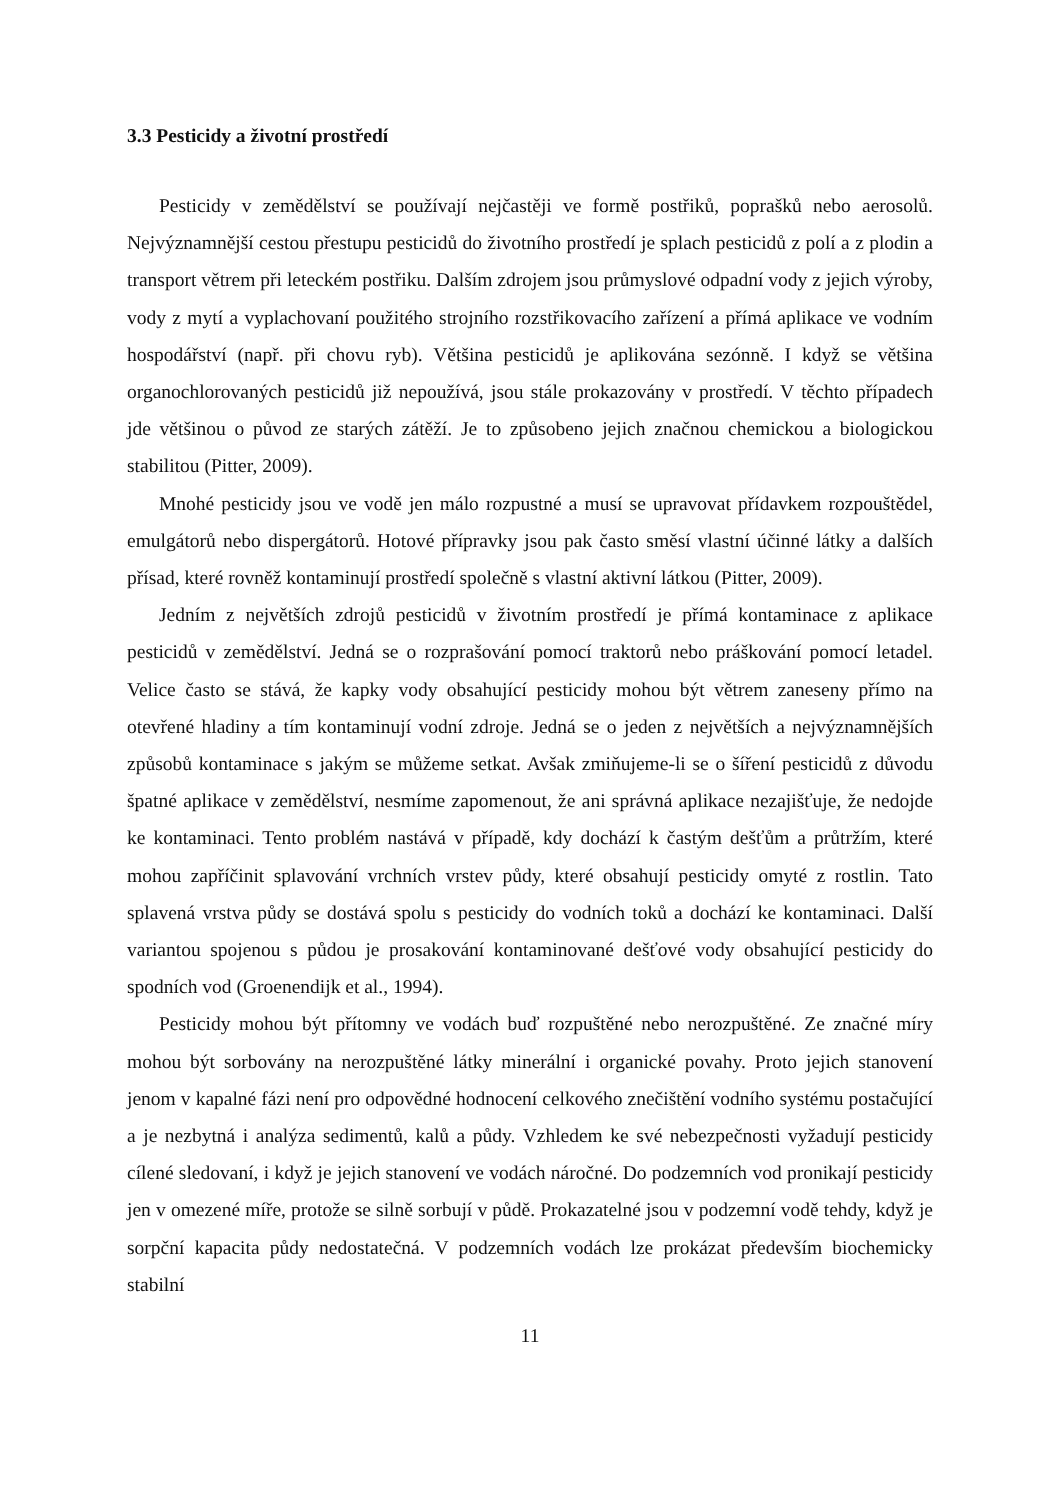3.3 Pesticidy a životní prostředí
Pesticidy v zemědělství se používají nejčastěji ve formě postřiků, poprašků nebo aerosolů. Nejvýznamnější cestou přestupu pesticidů do životního prostředí je splach pesticidů z polí a z plodin a transport větrem při leteckém postřiku. Dalším zdrojem jsou průmyslové odpadní vody z jejich výroby, vody z mytí a vyplachovaní použitého strojního rozstřikovacího zařízení a přímá aplikace ve vodním hospodářství (např. při chovu ryb). Většina pesticidů je aplikována sezónně. I když se většina organochlorovaných pesticidů již nepoužívá, jsou stále prokazovány v prostředí. V těchto případech jde většinou o původ ze starých zátěží. Je to způsobeno jejich značnou chemickou a biologickou stabilitou (Pitter, 2009).
Mnohé pesticidy jsou ve vodě jen málo rozpustné a musí se upravovat přídavkem rozpouštědel, emulgátorů nebo dispergátorů. Hotové přípravky jsou pak často směsí vlastní účinné látky a dalších přísad, které rovněž kontaminují prostředí společně s vlastní aktivní látkou (Pitter, 2009).
Jedním z největších zdrojů pesticidů v životním prostředí je přímá kontaminace z aplikace pesticidů v zemědělství. Jedná se o rozprašování pomocí traktorů nebo práškování pomocí letadel. Velice často se stává, že kapky vody obsahující pesticidy mohou být větrem zaneseny přímo na otevřené hladiny a tím kontaminují vodní zdroje. Jedná se o jeden z největších a nejvýznamnějších způsobů kontaminace s jakým se můžeme setkat. Avšak zmiňujeme-li se o šíření pesticidů z důvodu špatné aplikace v zemědělství, nesmíme zapomenout, že ani správná aplikace nezajišťuje, že nedojde ke kontaminaci. Tento problém nastává v případě, kdy dochází k častým dešťům a průtržím, které mohou zapříčinit splavování vrchních vrstev půdy, které obsahují pesticidy omyté z rostlin. Tato splavená vrstva půdy se dostává spolu s pesticidy do vodních toků a dochází ke kontaminaci. Další variantou spojenou s půdou je prosakování kontaminované dešťové vody obsahující pesticidy do spodních vod (Groenendijk et al., 1994).
Pesticidy mohou být přítomny ve vodách buď rozpuštěné nebo nerozpuštěné. Ze značné míry mohou být sorbovány na nerozpuštěné látky minerální i organické povahy. Proto jejich stanovení jenom v kapalné fázi není pro odpovědné hodnocení celkového znečištění vodního systému postačující a je nezbytná i analýza sedimentů, kalů a půdy. Vzhledem ke své nebezpečnosti vyžadují pesticidy cílené sledovaní, i když je jejich stanovení ve vodách náročné. Do podzemních vod pronikají pesticidy jen v omezené míře, protože se silně sorbují v půdě. Prokazatelné jsou v podzemní vodě tehdy, když je sorpční kapacita půdy nedostatečná. V podzemních vodách lze prokázat především biochemicky stabilní
11